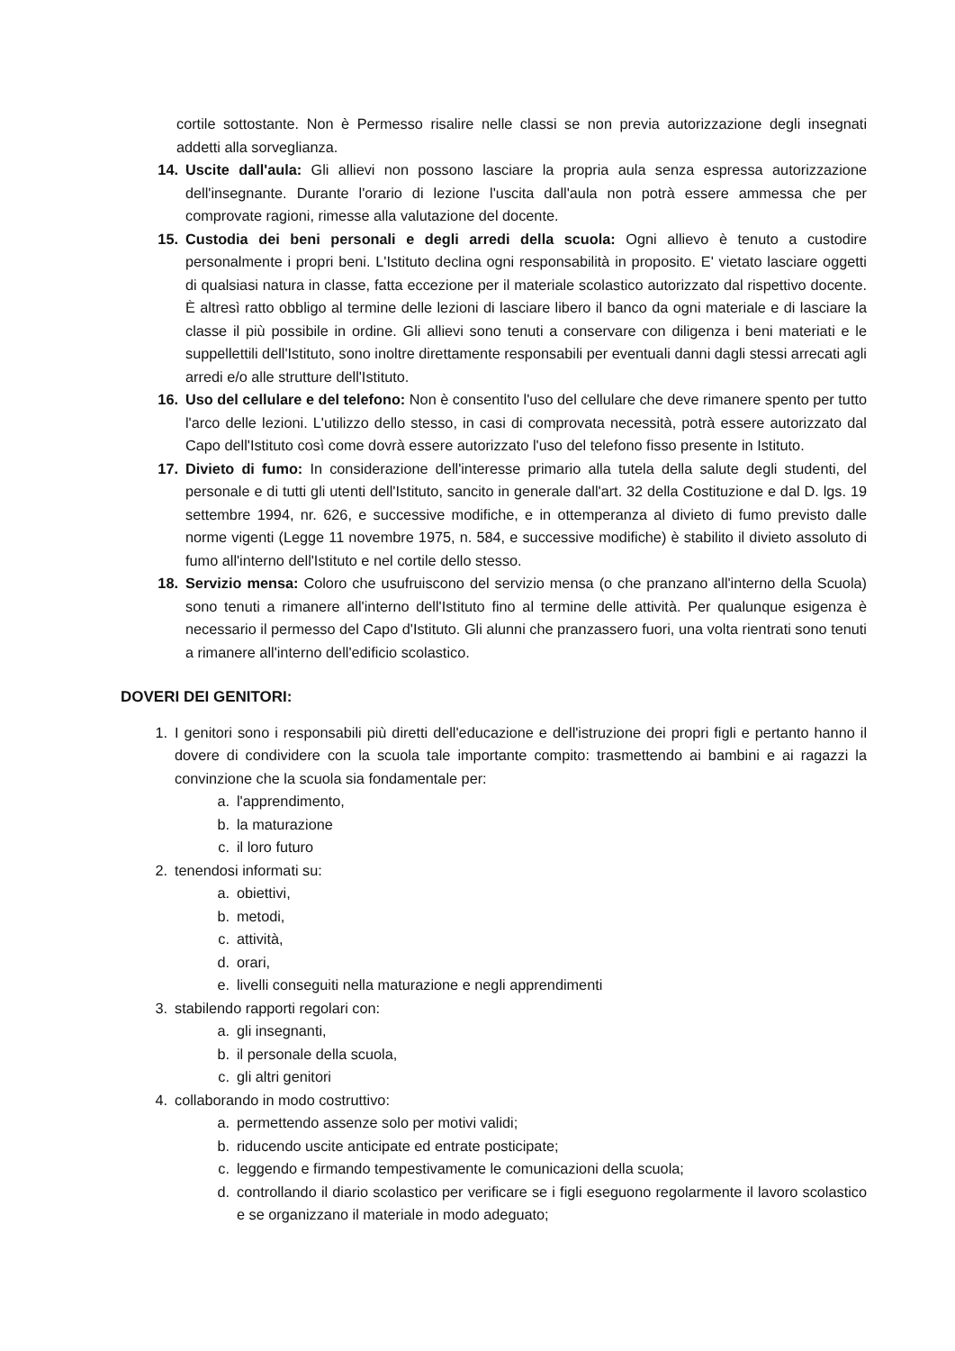cortile sottostante. Non è Permesso risalire nelle classi se non previa autorizzazione degli insegnati addetti alla sorveglianza.
14. Uscite dall'aula: Gli allievi non possono lasciare la propria aula senza espressa autorizzazione dell'insegnante. Durante l'orario di lezione l'uscita dall'aula non potrà essere ammessa che per comprovate ragioni, rimesse alla valutazione del docente.
15. Custodia dei beni personali e degli arredi della scuola: Ogni allievo è tenuto a custodire personalmente i propri beni. L'Istituto declina ogni responsabilità in proposito. E' vietato lasciare oggetti di qualsiasi natura in classe, fatta eccezione per il materiale scolastico autorizzato dal rispettivo docente. È altresì ratto obbligo al termine delle lezioni di lasciare libero il banco da ogni materiale e di lasciare la classe il più possibile in ordine. Gli allievi sono tenuti a conservare con diligenza i beni materiati e le suppellettili dell'Istituto, sono inoltre direttamente responsabili per eventuali danni dagli stessi arrecati agli arredi e/o alle strutture dell'Istituto.
16. Uso del cellulare e del telefono: Non è consentito l'uso del cellulare che deve rimanere spento per tutto l'arco delle lezioni. L'utilizzo dello stesso, in casi di comprovata necessità, potrà essere autorizzato dal Capo dell'Istituto così come dovrà essere autorizzato l'uso del telefono fisso presente in Istituto.
17. Divieto di fumo: In considerazione dell'interesse primario alla tutela della salute degli studenti, del personale e di tutti gli utenti dell'Istituto, sancito in generale dall'art. 32 della Costituzione e dal D. lgs. 19 settembre 1994, nr. 626, e successive modifiche, e in ottemperanza al divieto di fumo previsto dalle norme vigenti (Legge 11 novembre 1975, n. 584, e successive modifiche) è stabilito il divieto assoluto di fumo all'interno dell'Istituto e nel cortile dello stesso.
18. Servizio mensa: Coloro che usufruiscono del servizio mensa (o che pranzano all'interno della Scuola) sono tenuti a rimanere all'interno dell'Istituto fino al termine delle attività. Per qualunque esigenza è necessario il permesso del Capo d'Istituto. Gli alunni che pranzassero fuori, una volta rientrati sono tenuti a rimanere all'interno dell'edificio scolastico.
DOVERI DEI GENITORI:
1. I genitori sono i responsabili più diretti dell'educazione e dell'istruzione dei propri figli e pertanto hanno il dovere di condividere con la scuola tale importante compito: trasmettendo ai bambini e ai ragazzi la convinzione che la scuola sia fondamentale per:
a. l'apprendimento,
b. la maturazione
c. il loro futuro
2. tenendosi informati su:
a. obiettivi,
b. metodi,
c. attività,
d. orari,
e. livelli conseguiti nella maturazione e negli apprendimenti
3. stabilendo rapporti regolari con:
a. gli insegnanti,
b. il personale della scuola,
c. gli altri genitori
4. collaborando in modo costruttivo:
a. permettendo assenze solo per motivi validi;
b. riducendo uscite anticipate ed entrate posticipate;
c. leggendo e firmando tempestivamente le comunicazioni della scuola;
d. controllando il diario scolastico per verificare se i figli eseguono regolarmente il lavoro scolastico e se organizzano il materiale in modo adeguato;